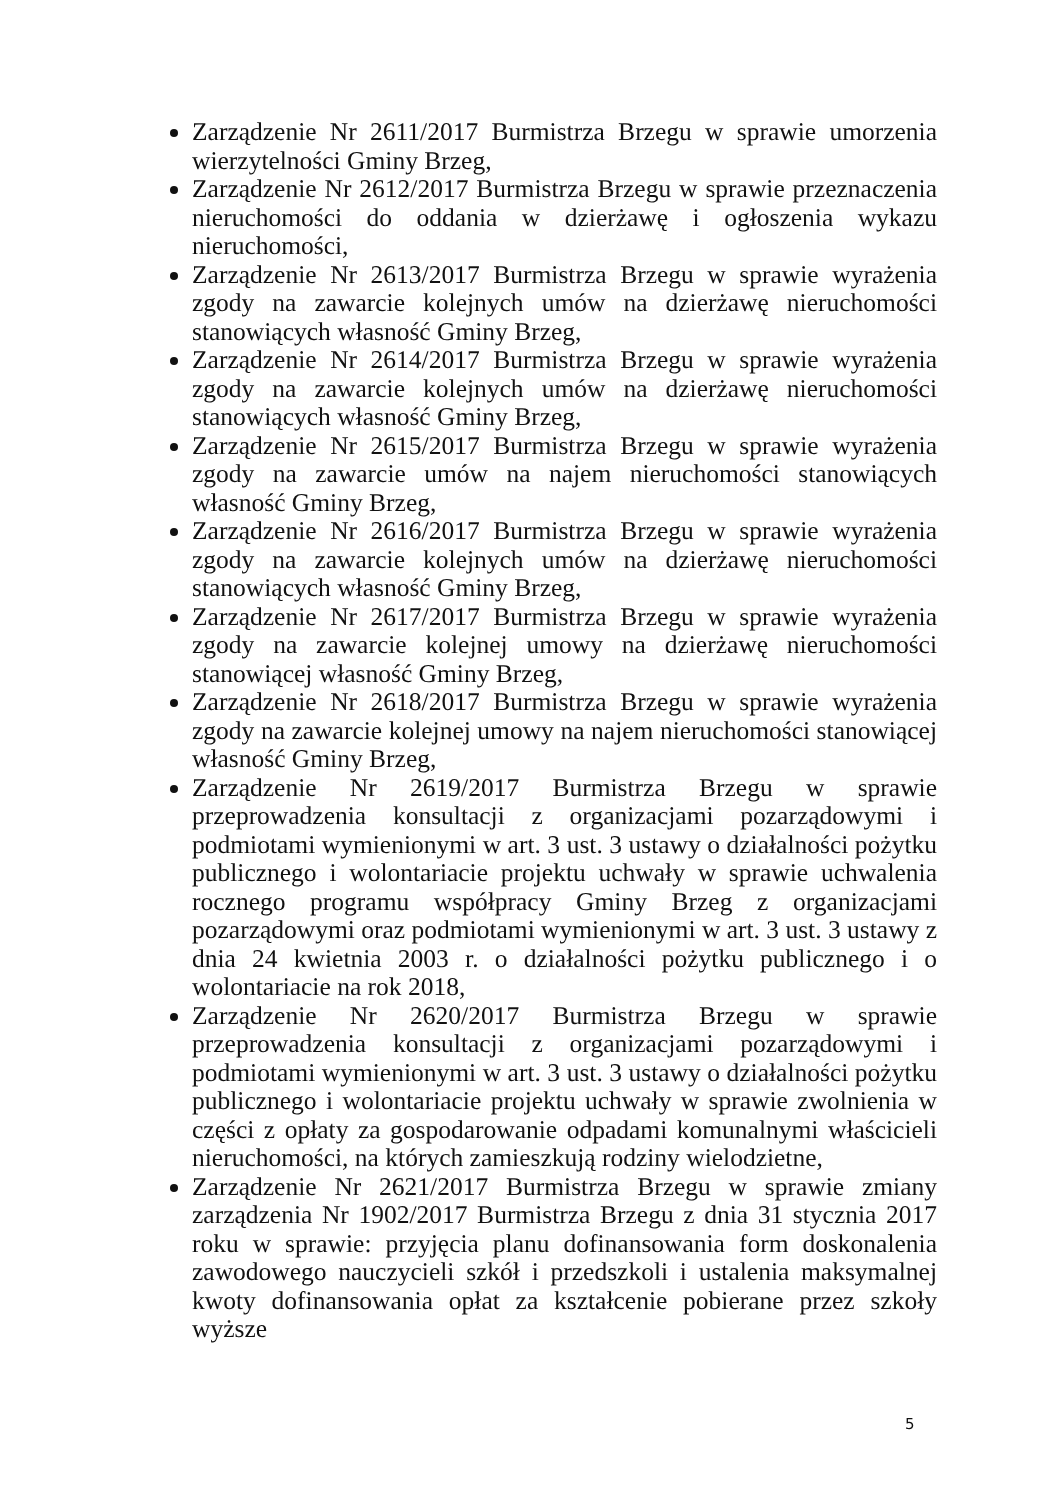Zarządzenie Nr 2611/2017 Burmistrza Brzegu w sprawie umorzenia wierzytelności Gminy Brzeg,
Zarządzenie Nr 2612/2017 Burmistrza Brzegu w sprawie przeznaczenia nieruchomości do oddania w dzierżawę i ogłoszenia wykazu nieruchomości,
Zarządzenie Nr 2613/2017 Burmistrza Brzegu w sprawie wyrażenia zgody na zawarcie kolejnych umów na dzierżawę nieruchomości stanowiących własność Gminy Brzeg,
Zarządzenie Nr 2614/2017 Burmistrza Brzegu w sprawie wyrażenia zgody na zawarcie kolejnych umów na dzierżawę nieruchomości stanowiących własność Gminy Brzeg,
Zarządzenie Nr 2615/2017 Burmistrza Brzegu w sprawie wyrażenia zgody na zawarcie umów na najem nieruchomości stanowiących własność Gminy Brzeg,
Zarządzenie Nr 2616/2017 Burmistrza Brzegu w sprawie wyrażenia zgody na zawarcie kolejnych umów na dzierżawę nieruchomości stanowiących własność Gminy Brzeg,
Zarządzenie Nr 2617/2017 Burmistrza Brzegu w sprawie wyrażenia zgody na zawarcie kolejnej umowy na dzierżawę nieruchomości stanowiącej własność Gminy Brzeg,
Zarządzenie Nr 2618/2017 Burmistrza Brzegu w sprawie wyrażenia zgody na zawarcie kolejnej umowy na najem nieruchomości stanowiącej własność Gminy Brzeg,
Zarządzenie Nr 2619/2017 Burmistrza Brzegu w sprawie przeprowadzenia konsultacji z organizacjami pozarządowymi i podmiotami wymienionymi w art. 3 ust. 3 ustawy o działalności pożytku publicznego i wolontariacie projektu uchwały w sprawie uchwalenia rocznego programu współpracy Gminy Brzeg z organizacjami pozarządowymi oraz podmiotami wymienionymi w art. 3 ust. 3 ustawy z dnia 24 kwietnia 2003 r. o działalności pożytku publicznego i o wolontariacie na rok 2018,
Zarządzenie Nr 2620/2017 Burmistrza Brzegu w sprawie przeprowadzenia konsultacji z organizacjami pozarządowymi i podmiotami wymienionymi w art. 3 ust. 3 ustawy o działalności pożytku publicznego i wolontariacie projektu uchwały w sprawie zwolnienia w części z opłaty za gospodarowanie odpadami komunalnymi właścicieli nieruchomości, na których zamieszkują rodziny wielodzietne,
Zarządzenie Nr 2621/2017 Burmistrza Brzegu w sprawie zmiany zarządzenia Nr 1902/2017 Burmistrza Brzegu z dnia 31 stycznia 2017 roku w sprawie: przyjęcia planu dofinansowania form doskonalenia zawodowego nauczycieli szkół i przedszkoli i ustalenia maksymalnej kwoty dofinansowania opłat za kształcenie pobierane przez szkoły wyższe
5